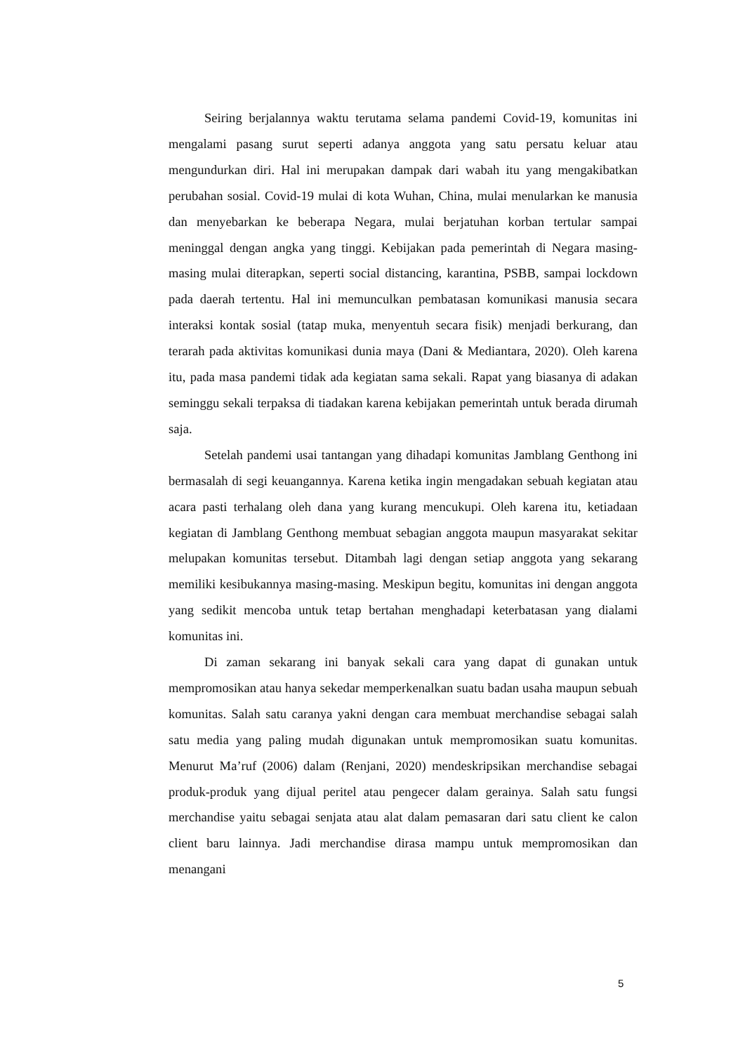Seiring berjalannya waktu terutama selama pandemi Covid-19, komunitas ini mengalami pasang surut seperti adanya anggota yang satu persatu keluar atau mengundurkan diri. Hal ini merupakan dampak dari wabah itu yang mengakibatkan perubahan sosial. Covid-19 mulai di kota Wuhan, China, mulai menularkan ke manusia dan menyebarkan ke beberapa Negara, mulai berjatuhan korban tertular sampai meninggal dengan angka yang tinggi. Kebijakan pada pemerintah di Negara masing-masing mulai diterapkan, seperti social distancing, karantina, PSBB, sampai lockdown pada daerah tertentu. Hal ini memunculkan pembatasan komunikasi manusia secara interaksi kontak sosial (tatap muka, menyentuh secara fisik) menjadi berkurang, dan terarah pada aktivitas komunikasi dunia maya (Dani & Mediantara, 2020). Oleh karena itu, pada masa pandemi tidak ada kegiatan sama sekali. Rapat yang biasanya di adakan seminggu sekali terpaksa di tiadakan karena kebijakan pemerintah untuk berada dirumah saja.
Setelah pandemi usai tantangan yang dihadapi komunitas Jamblang Genthong ini bermasalah di segi keuangannya. Karena ketika ingin mengadakan sebuah kegiatan atau acara pasti terhalang oleh dana yang kurang mencukupi. Oleh karena itu, ketiadaan kegiatan di Jamblang Genthong membuat sebagian anggota maupun masyarakat sekitar melupakan komunitas tersebut. Ditambah lagi dengan setiap anggota yang sekarang memiliki kesibukannya masing-masing. Meskipun begitu, komunitas ini dengan anggota yang sedikit mencoba untuk tetap bertahan menghadapi keterbatasan yang dialami komunitas ini.
Di zaman sekarang ini banyak sekali cara yang dapat di gunakan untuk mempromosikan atau hanya sekedar memperkenalkan suatu badan usaha maupun sebuah komunitas. Salah satu caranya yakni dengan cara membuat merchandise sebagai salah satu media yang paling mudah digunakan untuk mempromosikan suatu komunitas. Menurut Ma’ruf (2006) dalam (Renjani, 2020) mendeskripsikan merchandise sebagai produk-produk yang dijual peritel atau pengecer dalam gerainya. Salah satu fungsi merchandise yaitu sebagai senjata atau alat dalam pemasaran dari satu client ke calon client baru lainnya. Jadi merchandise dirasa mampu untuk mempromosikan dan menangani
5